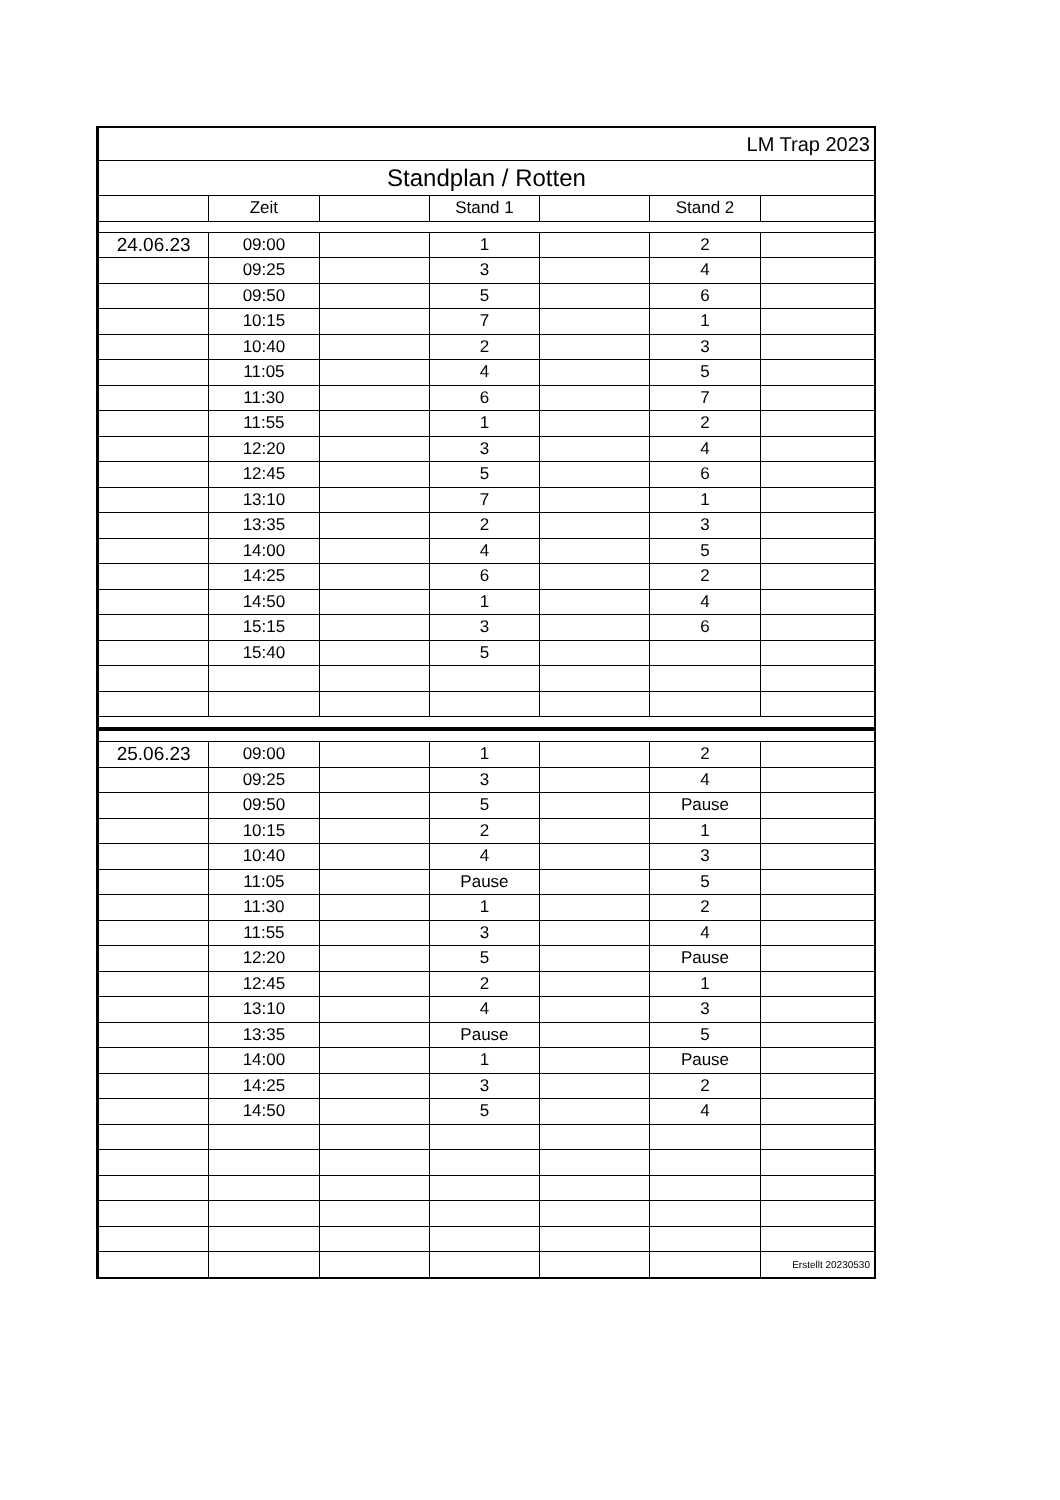| LM Trap 2023 | | | | | | |
| Standplan / Rotten | | | | | | |
| | Zeit | | Stand 1 | | Stand 2 | |
| 24.06.23 | 09:00 | | 1 | | 2 | |
| | 09:25 | | 3 | | 4 | |
| | 09:50 | | 5 | | 6 | |
| | 10:15 | | 7 | | 1 | |
| | 10:40 | | 2 | | 3 | |
| | 11:05 | | 4 | | 5 | |
| | 11:30 | | 6 | | 7 | |
| | 11:55 | | 1 | | 2 | |
| | 12:20 | | 3 | | 4 | |
| | 12:45 | | 5 | | 6 | |
| | 13:10 | | 7 | | 1 | |
| | 13:35 | | 2 | | 3 | |
| | 14:00 | | 4 | | 5 | |
| | 14:25 | | 6 | | 2 | |
| | 14:50 | | 1 | | 4 | |
| | 15:15 | | 3 | | 6 | |
| | 15:40 | | 5 | | | |
| 25.06.23 | 09:00 | | 1 | | 2 | |
| | 09:25 | | 3 | | 4 | |
| | 09:50 | | 5 | | Pause | |
| | 10:15 | | 2 | | 1 | |
| | 10:40 | | 4 | | 3 | |
| | 11:05 | | Pause | | 5 | |
| | 11:30 | | 1 | | 2 | |
| | 11:55 | | 3 | | 4 | |
| | 12:20 | | 5 | | Pause | |
| | 12:45 | | 2 | | 1 | |
| | 13:10 | | 4 | | 3 | |
| | 13:35 | | Pause | | 5 | |
| | 14:00 | | 1 | | Pause | |
| | 14:25 | | 3 | | 2 | |
| | 14:50 | | 5 | | 4 | |
| | | | | | | Erstellt 20230530 |